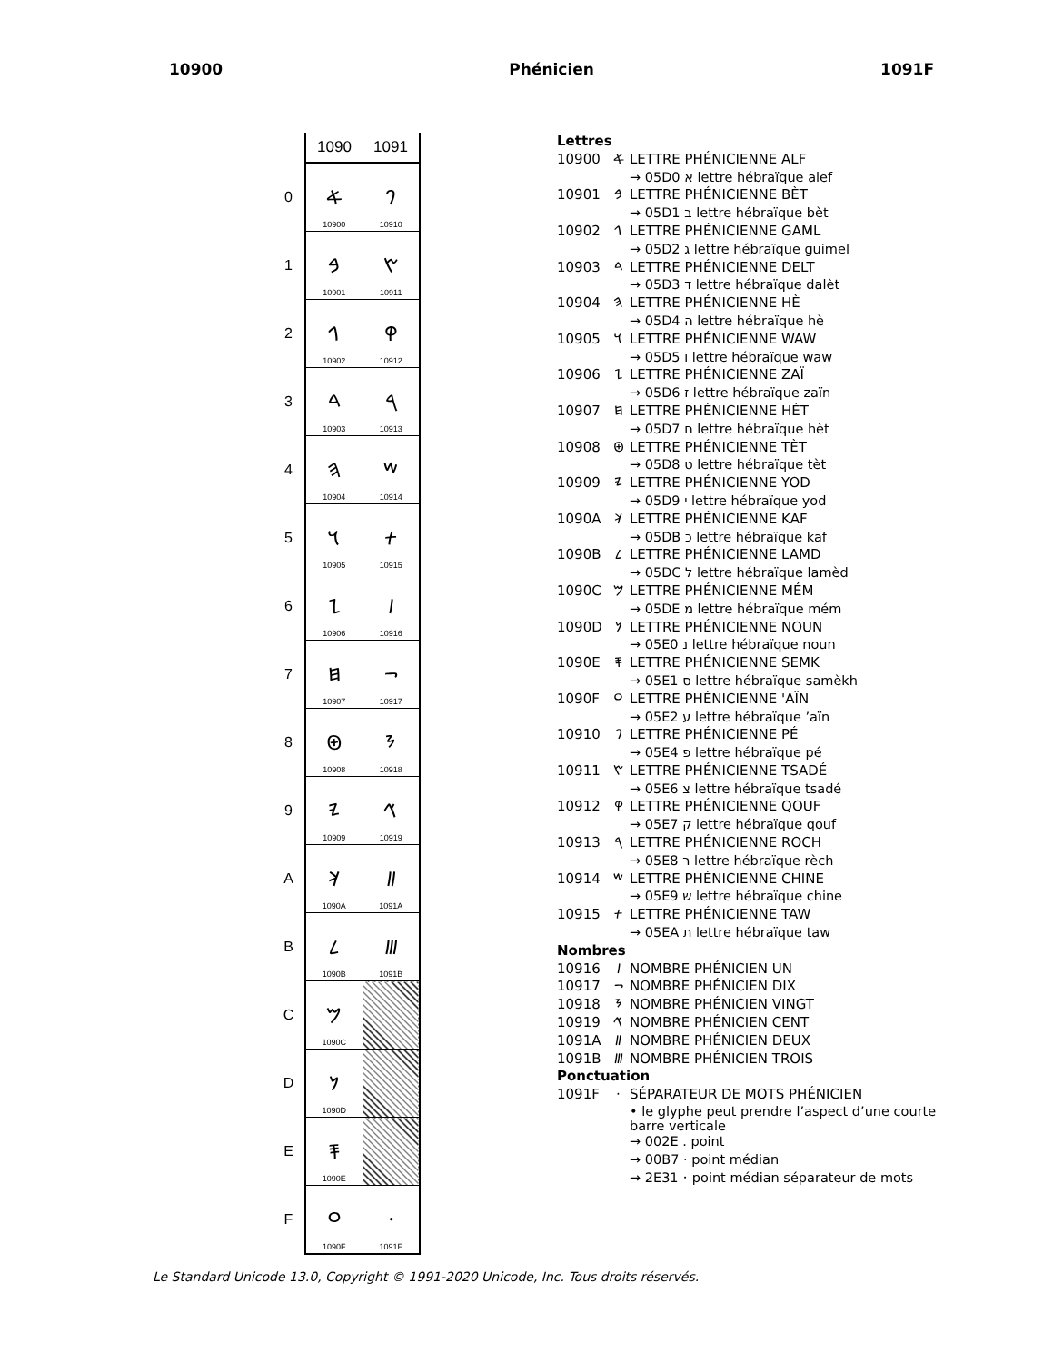10900 Phénicien 1091F
| | 1090 | 1091 |
| 0 | 𐤀 10900 | 𐤐 10910 |
| 1 | 𐤁 10901 | 𐤑 10911 |
| 2 | 𐤂 10902 | 𐤒 10912 |
| 3 | 𐤃 10903 | 𐤓 10913 |
| 4 | 𐤄 10904 | 𐤔 10914 |
| 5 | 𐤅 10905 | 𐤕 10915 |
| 6 | 𐤆 10906 | 𐤖 10916 |
| 7 | 𐤇 10907 | 𐤗 10917 |
| 8 | 𐤈 10908 | 𐤘 10918 |
| 9 | 𐤉 10909 | 𐤙 10919 |
| A | 𐤊 1090A | 𐤚 1091A |
| B | 𐤋 1090B | 𐤛 1091B |
| C | 𐤌 1090C | |
| D | 𐤍 1090D | |
| E | 𐤎 1090E | |
| F | 𐤏 1090F | 𐤟 1091F |
Lettres
10900 𐤀 LETTRE PHÉNICIENNE ALF
→ 05D0 א lettre hébraïque alef
10901 𐤁 LETTRE PHÉNICIENNE BÈT
→ 05D1 ב lettre hébraïque bèt
10902 𐤂 LETTRE PHÉNICIENNE GAML
→ 05D2 ג lettre hébraïque guimel
10903 𐤃 LETTRE PHÉNICIENNE DELT
→ 05D3 ד lettre hébraïque dalèt
10904 𐤄 LETTRE PHÉNICIENNE HÈ
→ 05D4 ה lettre hébraïque hè
10905 𐤅 LETTRE PHÉNICIENNE WAW
→ 05D5 ו lettre hébraïque waw
10906 𐤆 LETTRE PHÉNICIENNE ZAÏ
→ 05D6 ז lettre hébraïque zaïn
10907 𐤇 LETTRE PHÉNICIENNE HÈT
→ 05D7 ח lettre hébraïque hèt
10908 𐤈 LETTRE PHÉNICIENNE TÈT
→ 05D8 ט lettre hébraïque tèt
10909 𐤉 LETTRE PHÉNICIENNE YOD
→ 05D9 י lettre hébraïque yod
1090A 𐤊 LETTRE PHÉNICIENNE KAF
→ 05DB כ lettre hébraïque kaf
1090B 𐤋 LETTRE PHÉNICIENNE LAMD
→ 05DC ל lettre hébraïque lamèd
1090C 𐤌 LETTRE PHÉNICIENNE MÉM
→ 05DE מ lettre hébraïque mém
1090D 𐤍 LETTRE PHÉNICIENNE NOUN
→ 05E0 נ lettre hébraïque noun
1090E 𐤎 LETTRE PHÉNICIENNE SEMK
→ 05E1 ס lettre hébraïque samèkh
1090F 𐤏 LETTRE PHÉNICIENNE 'AÏN
→ 05E2 ע lettre hébraïque ’aïn
10910 𐤐 LETTRE PHÉNICIENNE PÉ
→ 05E4 פ lettre hébraïque pé
10911 𐤑 LETTRE PHÉNICIENNE TSADÉ
→ 05E6 צ lettre hébraïque tsadé
10912 𐤒 LETTRE PHÉNICIENNE QOUF
→ 05E7 ק lettre hébraïque qouf
10913 𐤓 LETTRE PHÉNICIENNE ROCH
→ 05E8 ר lettre hébraïque rèch
10914 𐤔 LETTRE PHÉNICIENNE CHINE
→ 05E9 ש lettre hébraïque chine
10915 𐤕 LETTRE PHÉNICIENNE TAW
→ 05EA ת lettre hébraïque taw
Nombres
10916 𐤖 NOMBRE PHÉNICIEN UN
10917 𐤗 NOMBRE PHÉNICIEN DIX
10918 𐤘 NOMBRE PHÉNICIEN VINGT
10919 𐤙 NOMBRE PHÉNICIEN CENT
1091A 𐤚 NOMBRE PHÉNICIEN DEUX
1091B 𐤛 NOMBRE PHÉNICIEN TROIS
Ponctuation
1091F · SÉPARATEUR DE MOTS PHÉNICIEN
• le glyphe peut prendre l’aspect d’une courte barre verticale
→ 002E . point
→ 00B7 · point médian
→ 2E31 ⸱ point médian séparateur de mots
Le Standard Unicode 13.0, Copyright © 1991-2020 Unicode, Inc. Tous droits réservés.